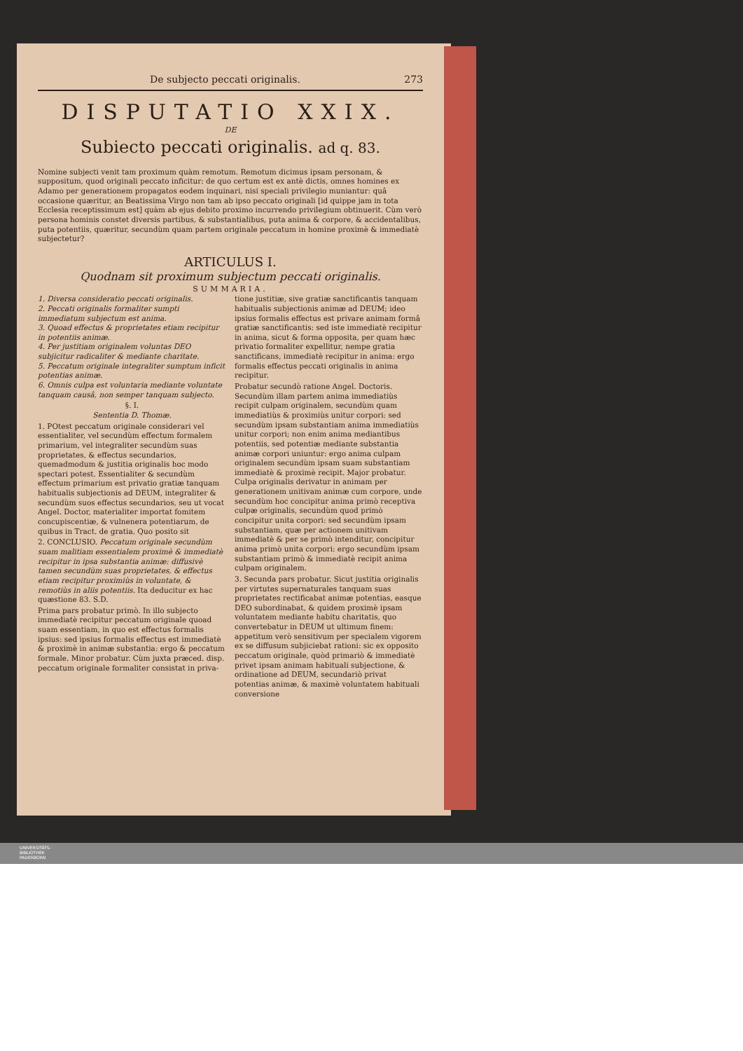De subjecto peccati originalis. 273
DISPUTATIO XXIX.
DE
Subiecto peccati originalis. ad q. 83.
Nomine subjecti venit tam proximum quàm remotum. Remotum dicimus ipsam personam, & suppositum, quod originali peccato inficitur: de quo certum est ex antè dictis, omnes homines ex Adamo per generationem propagatos eodem inquinari, nisi speciali privilegio muniantur: quâ occasione quæritur, an Beatissima Virgo non tam ab ipso peccato originali [id quippe jam in tota Ecclesia receptissimum est] quàm ab ejus debito proximo incurrendo privilegium obtinuerit. Cùm verò persona hominis constet diversis partibus, & substantialibus, puta anima & corpore, & accidentalibus, puta potentiis, quæritur, secundùm quam partem originale peccatum in homine proximè & immediatè subjectetur?
ARTICULUS I.
Quodnam sit proximum subjectum peccati originalis.
SUMMARIA.
1. Diversa consideratio peccati originalis.
2. Peccati originalis formaliter sumpti immediatum subjectum est anima.
3. Quoad effectus & proprietates etiam recipitur in potentiis animæ.
4. Per justitiam originalem voluntas DEO subjicitur radicaliter & mediante charitate.
5. Peccatum originale integraliter sumptum inficit potentias animæ.
6. Omnis culpa est voluntaria mediante voluntate tanquam causâ, non semper tanquam subjecto.
§. I.
Sententia D. Thomæ.
1. POtest peccatum originale considerari vel essentialiter, vel secundùm effectum formalem primarium, vel integraliter secundùm suas proprietates, & effectus secundarios, quemadmodum & justitia originalis hoc modo spectari potest. Essentialiter & secundùm effectum primarium est privatio gratiæ tanquam habitualis subjectionis ad DEUM, integraliter & secundùm suos effectus secundarios, seu ut vocat Angel. Doctor, materialiter importat fomitem concupiscentiæ, & vulnenera potentiarum, de quibus in Tract. de gratia. Quo posito sit
2. CONCLUSIO. Peccatum originale secundùm suam malitiam essentialem proximè & immediatè recipitur in ipsa substantia animæ: diffusivè tamen secundùm suas proprietates, & effectus etiam recipitur proximiùs in voluntate, & remotiùs in aliis potentiis. Ita deducitur ex hac quæstione 83. S.D.
Prima pars probatur primò. In illo subjecto immediatè recipitur peccatum originale quoad suam essentiam, in quo est effectus formalis ipsius: sed ipsius formalis effectus est immediatè & proximè in animæ substantia: ergo & peccatum formale. Minor probatur. Cùm juxta præced. disp. peccatum originale formaliter consistat in priva-
tione justitiæ, sive gratiæ sanctificantis tanquam habitualis subjectionis animæ ad DEUM; ideo ipsius formalis effectus est privare animam formâ gratiæ sanctificantis: sed iste immediatè recipitur in anima, sicut & forma opposita, per quam hæc privatio formaliter expellitur, nempe gratia sanctificans, immediatè recipitur in anima: ergo formalis effectus peccati originalis in anima recipitur.
Probatur secundò ratione Angel. Doctoris. Secundùm illam partem anima immediatiùs recipit culpam originalem, secundùm quam immediatiùs & proximiùs unitur corpori: sed secundùm ipsam substantiam anima immediatiùs unitur corpori; non enim anima mediantibus potentiis, sed potentiæ mediante substantia animæ corpori uniuntur: ergo anima culpam originalem secundùm ipsam suam substantiam immediatè & proximè recipit. Major probatur. Culpa originalis derivatur in animam per generationem unitivam animæ cum corpore, unde secundùm hoc concipitur anima primò receptiva culpæ originalis, secundùm quod primò concipitur unita corpori: sed secundùm ipsam substantiam, quæ per actionem unitivam immediatè & per se primò intenditur, concipitur anima primò unita corpori: ergo secundùm ipsam substantiam primò & immediatè recipit anima culpam originalem.
3. Secunda pars probatur. Sicut justitia originalis per virtutes supernaturales tanquam suas proprietates rectificabat animæ potentias, easque DEO subordinabat, & quidem proximè ipsam voluntatem mediante habitu charitatis, quo convertebatur in DEUM ut ultimum finem: appetitum verò sensitivum per specialem vigorem ex se diffusum subjiciebat rationi: sic ex opposito peccatum originale, quòd primariò & immediatè privet ipsam animam habituali subjectione, & ordinatione ad DEUM, secundariò privat potentias animæ, & maximè voluntatem habituali conversione
UNIVERSITÄTS-
BIBLIOTHEK
PADERBORN